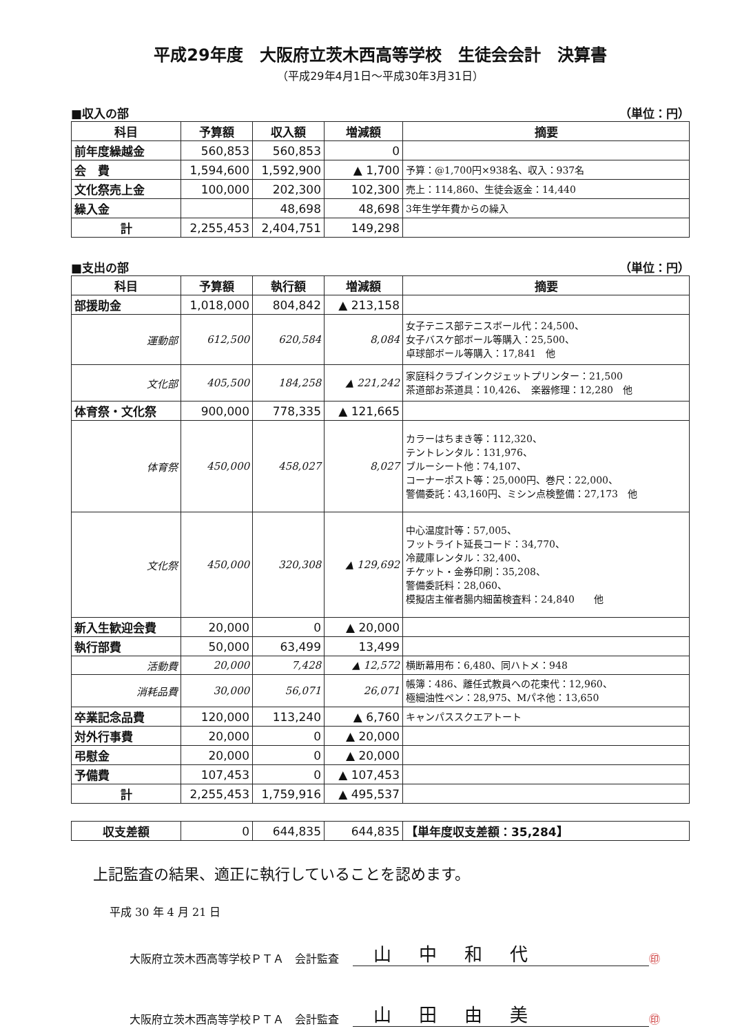平成29年度　大阪府立茨木西高等学校　生徒会会計　決算書
（平成29年4月1日～平成30年3月31日）
■収入の部 （単位：円）
| 科目 | 予算額 | 収入額 | 増減額 | 摘要 |
| --- | --- | --- | --- | --- |
| 前年度繰越金 | 560,853 | 560,853 | 0 | |
| 会 費 | 1,594,600 | 1,592,900 | ▲ 1,700 | 予算：@1,700円×938名、収入：937名 |
| 文化祭売上金 | 100,000 | 202,300 | 102,300 | 売上：114,860、生徒会返金：14,440 |
| 繰入金 | | 48,698 | 48,698 | 3年生学年費からの繰入 |
| 計 | 2,255,453 | 2,404,751 | 149,298 | |
■支出の部 （単位：円）
| 科目 | 予算額 | 執行額 | 増減額 | 摘要 |
| --- | --- | --- | --- | --- |
| 部援助金 | 1,018,000 | 804,842 | ▲ 213,158 | |
| 運動部 | 612,500 | 620,584 | 8,084 | 女子テニス部テニスボール代：24,500、 女子バスケ部ボール等購入：25,500、 卓球部ボール等購入：17,841 他 |
| 文化部 | 405,500 | 184,258 | ▲ 221,242 | 家庭科クラブインクジェットプリンター：21,500 茶道部お茶道具：10,426、 楽器修理：12,280 他 |
| 体育祭・文化祭 | 900,000 | 778,335 | ▲ 121,665 | |
| 体育祭 | 450,000 | 458,027 | 8,027 | カラーはちまき等：112,320、 テントレンタル：131,976、 ブルーシート他：74,107、 コーナーポスト等：25,000円、巻尺：22,000、 警備委託：43,160円、ミシン点検整備：27,173 他 |
| 文化祭 | 450,000 | 320,308 | ▲ 129,692 | 中心温度計等：57,005、 フットライト延長コード：34,770、 冷蔵庫レンタル：32,400、 チケット・金券印刷：35,208、 警備委託料：28,060、 模擬店主催者腸内細菌検査料：24,840 他 |
| 新入生歓迎会費 | 20,000 | 0 | ▲ 20,000 | |
| 執行部費 | 50,000 | 63,499 | 13,499 | |
| 活動費 | 20,000 | 7,428 | ▲ 12,572 | 横断幕用布：6,480、同ハトメ：948 |
| 消耗品費 | 30,000 | 56,071 | 26,071 | 帳簿：486、離任式教員への花束代：12,960、 極細油性ペン：28,975、Mパネ他：13,650 |
| 卒業記念品費 | 120,000 | 113,240 | ▲ 6,760 | キャンパススクエアトート |
| 対外行事費 | 20,000 | 0 | ▲ 20,000 | |
| 弔慰金 | 20,000 | 0 | ▲ 20,000 | |
| 予備費 | 107,453 | 0 | ▲ 107,453 | |
| 計 | 2,255,453 | 1,759,916 | ▲ 495,537 | |
| 収支差額 | 0 | 644,835 | 644,835 | 【単年度収支差額：35,284】 |
上記監査の結果、適正に執行していることを認めます。
平成 30 年 4 月 21 日
大阪府立茨木西高等学校ＰＴＡ　会計監査 山中和代 ㊞
大阪府立茨木西高等学校ＰＴＡ　会計監査 山田由美 ㊞